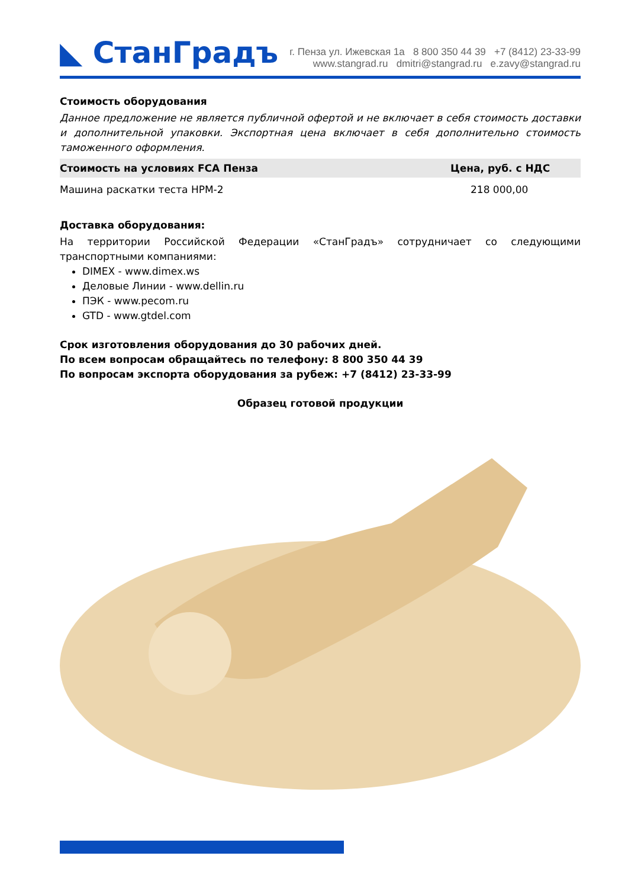◣ СтанГрадъ
г. Пенза ул. Ижевская 1а 8 800 350 44 39 +7 (8412) 23-33-99
www.stangrad.ru dmitri@stangrad.ru e.zavy@stangrad.ru
Стоимость оборудования
Данное предложение не является публичной офертой и не включает в себя стоимость доставки и дополнительной упаковки. Экспортная цена включает в себя дополнительно стоимость таможенного оформления.
| Стоимость на условиях FCA Пенза | Цена, руб. с НДС |
| --- | --- |
| Машина раскатки теста НРМ-2 | 218 000,00 |
Доставка оборудования:
На территории Российской Федерации «СтанГрадъ» сотрудничает со следующими транспортными компаниями:
DIMEX - www.dimex.ws
Деловые Линии - www.dellin.ru
ПЭК - www.pecom.ru
GTD - www.gtdel.com
Срок изготовления оборудования до 30 рабочих дней.
По всем вопросам обращайтесь по телефону: 8 800 350 44 39
По вопросам экспорта оборудования за рубеж: +7 (8412) 23-33-99
Образец готовой продукции